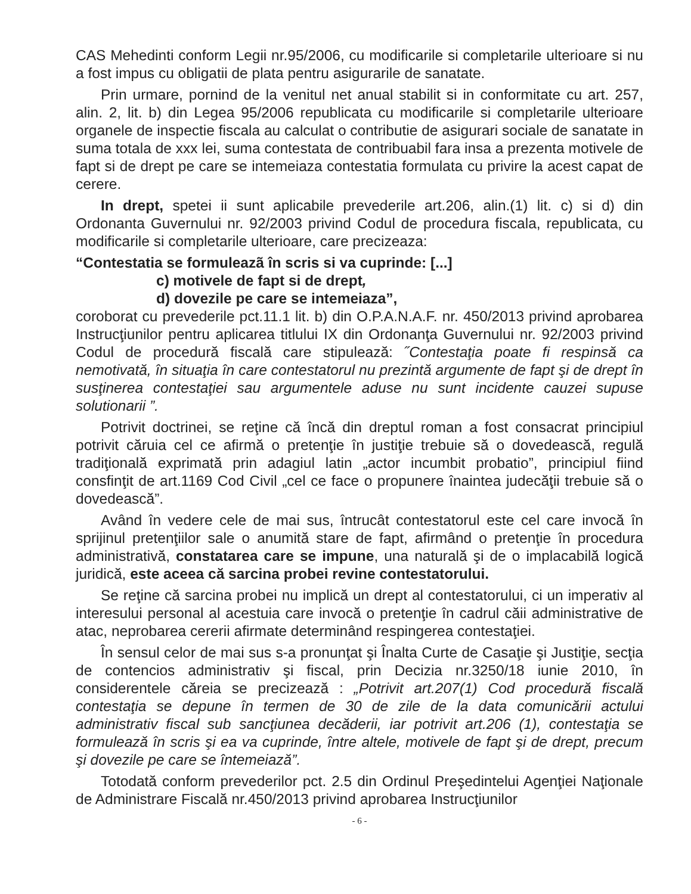CAS Mehedinti conform Legii nr.95/2006, cu modificarile si completarile ulterioare si nu a fost impus cu obligatii de plata pentru asigurarile de sanatate.
Prin urmare, pornind de la venitul net anual stabilit si in conformitate cu art. 257, alin. 2, lit. b) din Legea 95/2006 republicata cu modificarile si completarile ulterioare organele de inspectie fiscala au calculat o contributie de asigurari sociale de sanatate in suma totala de xxx lei, suma contestata de contribuabil fara insa a prezenta motivele de fapt si de drept pe care se intemeiaza contestatia formulata cu privire la acest capat de cerere.
In drept, spetei ii sunt aplicabile prevederile art.206, alin.(1) lit. c) si d) din Ordonanta Guvernului nr. 92/2003 privind Codul de procedura fiscala, republicata, cu modificarile si completarile ulterioare, care precizeaza:
“Contestatia se formuleazã în scris si va cuprinde: [...]
c) motivele de fapt si de drept,
d) dovezile pe care se intemeiaza”,
coroborat cu prevederile pct.11.1 lit. b) din O.P.A.N.A.F. nr. 450/2013 privind aprobarea Instrucţiunilor pentru aplicarea titlului IX din Ordonanţa Guvernului nr. 92/2003 privind Codul de procedură fiscală care stipulează: ˝Contestaţia poate fi respinsă ca nemotivată, în situaţia în care contestatorul nu prezintă argumente de fapt şi de drept în susţinerea contestaţiei sau argumentele aduse nu sunt incidente cauzei supuse solutionarii ”.
Potrivit doctrinei, se reţine că încă din dreptul roman a fost consacrat principiul potrivit căruia cel ce afirmă o pretenţie în justiţie trebuie să o dovedească, regulă tradiţională exprimată prin adagiul latin „actor incumbit probatio”, principiul fiind consfinţit de art.1169 Cod Civil „cel ce face o propunere înaintea judecăţii trebuie să o dovedească”.
Având în vedere cele de mai sus, întrucât contestatorul este cel care invocă în sprijinul pretenţiilor sale o anumită stare de fapt, afirmând o pretenţie în procedura administrativă, constatarea care se impune, una naturală şi de o implacabilă logică juridică, este aceea că sarcina probei revine contestatorului.
Se reţine că sarcina probei nu implică un drept al contestatorului, ci un imperativ al interesului personal al acestuia care invocă o pretenţie în cadrul căii administrative de atac, neprobarea cererii afirmate determinând respingerea contestaţiei.
În sensul celor de mai sus s-a pronunţat şi Înalta Curte de Casaţie şi Justiţie, secţia de contencios administrativ şi fiscal, prin Decizia nr.3250/18 iunie 2010, în considerentele căreia se precizează : „Potrivit art.207(1) Cod procedură fiscală contestaţia se depune în termen de 30 de zile de la data comunicării actului administrativ fiscal sub sancţiunea decăderii, iar potrivit art.206 (1), contestaţia se formulează în scris şi ea va cuprinde, între altele, motivele de fapt şi de drept, precum şi dovezile pe care se întemeiază”.
Totodată conform prevederilor pct. 2.5 din Ordinul Preşedintelui Agenţiei Naţionale de Administrare Fiscală nr.450/2013 privind aprobarea Instrucţiunilor
- 6 -